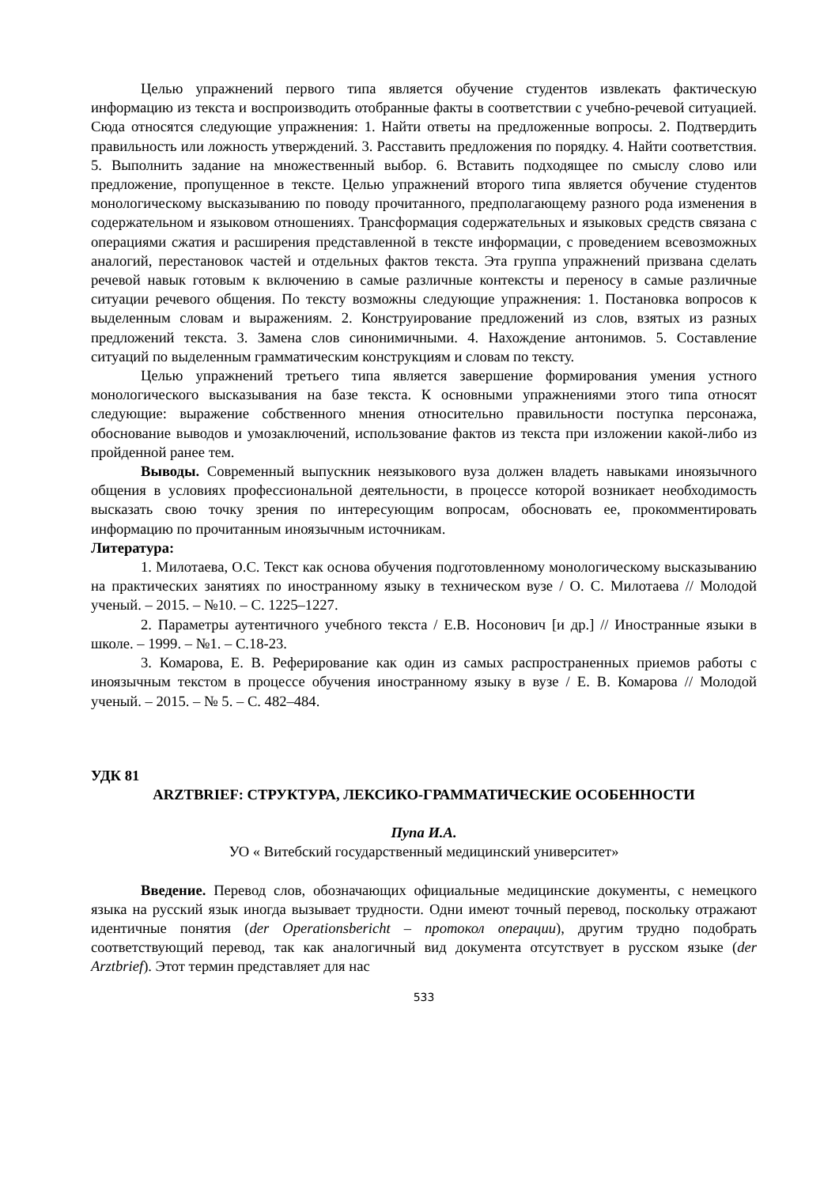Целью упражнений первого типа является обучение студентов извлекать фактическую информацию из текста и воспроизводить отобранные факты в соответствии с учебно-речевой ситуацией. Сюда относятся следующие упражнения: 1. Найти ответы на предложенные вопросы. 2. Подтвердить правильность или ложность утверждений. 3. Расставить предложения по порядку. 4. Найти соответствия. 5. Выполнить задание на множественный выбор. 6. Вставить подходящее по смыслу слово или предложение, пропущенное в тексте. Целью упражнений второго типа является обучение студентов монологическому высказыванию по поводу прочитанного, предполагающему разного рода изменения в содержательном и языковом отношениях. Трансформация содержательных и языковых средств связана с операциями сжатия и расширения представленной в тексте информации, с проведением всевозможных аналогий, перестановок частей и отдельных фактов текста. Эта группа упражнений призвана сделать речевой навык готовым к включению в самые различные контексты и переносу в самые различные ситуации речевого общения. По тексту возможны следующие упражнения: 1. Постановка вопросов к выделенным словам и выражениям. 2. Конструирование предложений из слов, взятых из разных предложений текста. 3. Замена слов синонимичными. 4. Нахождение антонимов. 5. Составление ситуаций по выделенным грамматическим конструкциям и словам по тексту.
Целью упражнений третьего типа является завершение формирования умения устного монологического высказывания на базе текста. К основными упражнениями этого типа относят следующие: выражение собственного мнения относительно правильности поступка персонажа, обоснование выводов и умозаключений, использование фактов из текста при изложении какой-либо из пройденной ранее тем.
Выводы. Современный выпускник неязыкового вуза должен владеть навыками иноязычного общения в условиях профессиональной деятельности, в процессе которой возникает необходимость высказать свою точку зрения по интересующим вопросам, обосновать ее, прокомментировать информацию по прочитанным иноязычным источникам.
Литература:
1. Милотаева, О.С. Текст как основа обучения подготовленному монологическому высказыванию на практических занятиях по иностранному языку в техническом вузе / О. С. Милотаева // Молодой ученый. – 2015. – №10. – С. 1225–1227.
2. Параметры аутентичного учебного текста / Е.В. Носонович [и др.] // Иностранные языки в школе. – 1999. – №1. – С.18-23.
3. Комарова, Е. В. Реферирование как один из самых распространенных приемов работы с иноязычным текстом в процессе обучения иностранному языку в вузе / Е. В. Комарова // Молодой ученый. – 2015. – № 5. – С. 482–484.
УДК 81
ARZTBRIEF: СТРУКТУРА, ЛЕКСИКО-ГРАММАТИЧЕСКИЕ ОСОБЕННОСТИ
Пупа И.А.
УО « Витебский государственный медицинский университет»
Введение. Перевод слов, обозначающих официальные медицинские документы, с немецкого языка на русский язык иногда вызывает трудности. Одни имеют точный перевод, поскольку отражают идентичные понятия (der Operationsbericht – протокол операции), другим трудно подобрать соответствующий перевод, так как аналогичный вид документа отсутствует в русском языке (der Arztbrief). Этот термин представляет для нас
533